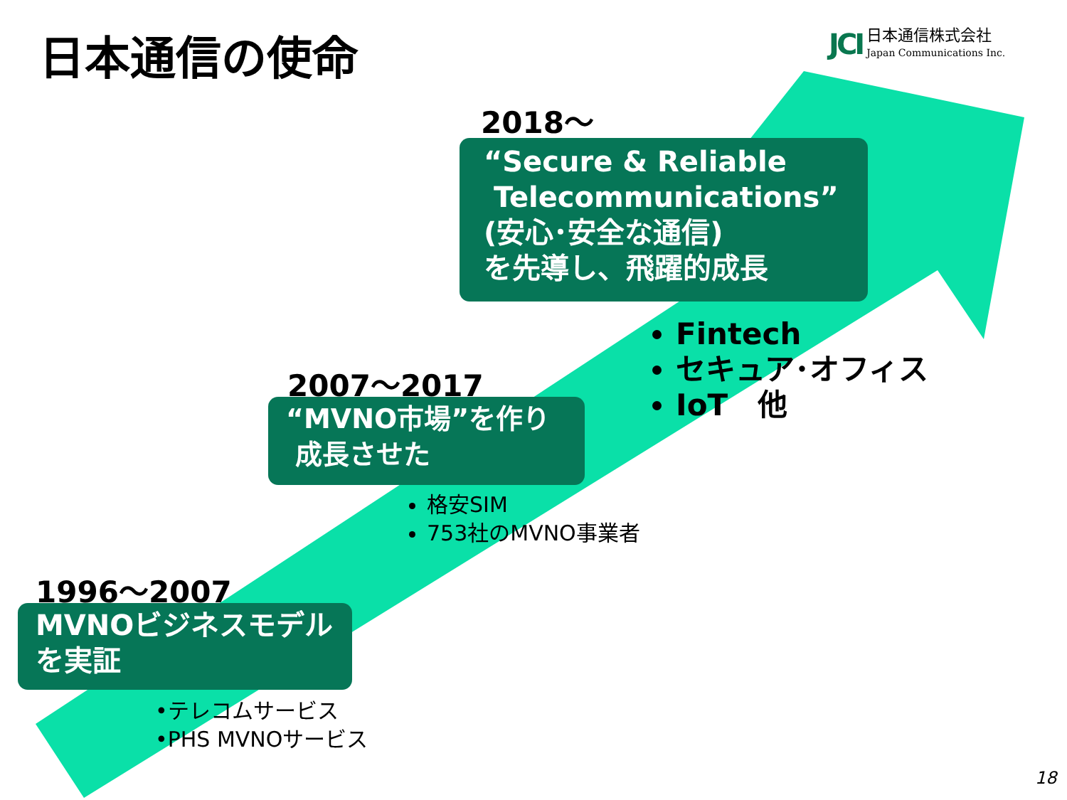日本通信の使命
JCI
日本通信株式会社
Japan Communications Inc.
2018～
“Secure & Reliable
Telecommunications”
(安心･安全な通信)
を先導し、飛躍的成長
Fintech
セキュア･オフィス
IoT　他
2007～2017
“MVNO市場”を作り
成長させた
格安SIM
753社のMVNO事業者
1996～2007
MVNOビジネスモデル
を実証
•テレコムサービス
•PHS MVNOサービス
18